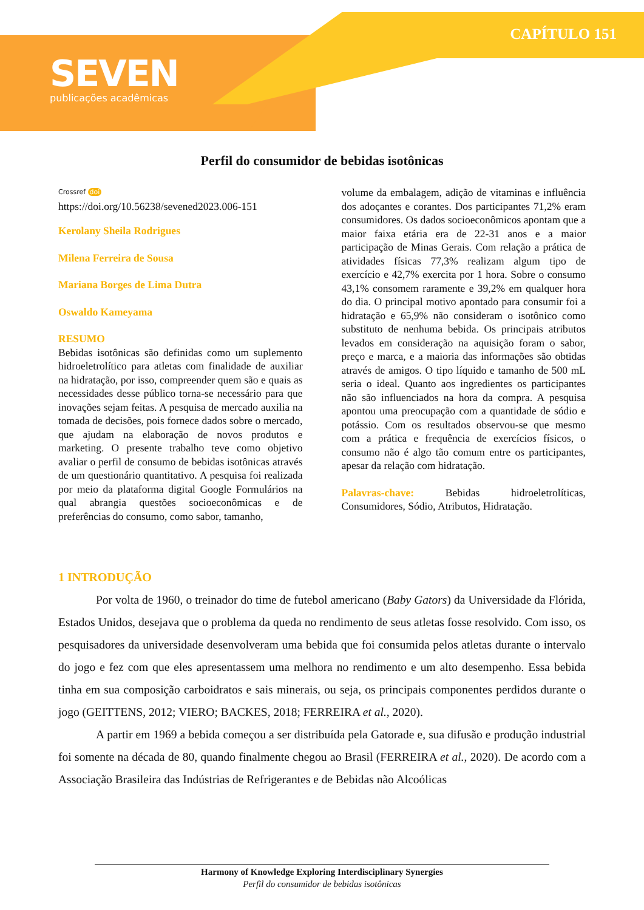CAPÍTULO 151
SEVEN
publicações acadêmicas
Perfil do consumidor de bebidas isotônicas
Crossref doi
https://doi.org/10.56238/sevened2023.006-151
Kerolany Sheila Rodrigues
Milena Ferreira de Sousa
Mariana Borges de Lima Dutra
Oswaldo Kameyama
RESUMO
Bebidas isotônicas são definidas como um suplemento hidroeletrolítico para atletas com finalidade de auxiliar na hidratação, por isso, compreender quem são e quais as necessidades desse público torna-se necessário para que inovações sejam feitas. A pesquisa de mercado auxilia na tomada de decisões, pois fornece dados sobre o mercado, que ajudam na elaboração de novos produtos e marketing. O presente trabalho teve como objetivo avaliar o perfil de consumo de bebidas isotônicas através de um questionário quantitativo. A pesquisa foi realizada por meio da plataforma digital Google Formulários na qual abrangia questões socioeconômicas e de preferências do consumo, como sabor, tamanho,
volume da embalagem, adição de vitaminas e influência dos adoçantes e corantes. Dos participantes 71,2% eram consumidores. Os dados socioeconômicos apontam que a maior faixa etária era de 22-31 anos e a maior participação de Minas Gerais. Com relação a prática de atividades físicas 77,3% realizam algum tipo de exercício e 42,7% exercita por 1 hora. Sobre o consumo 43,1% consomem raramente e 39,2% em qualquer hora do dia. O principal motivo apontado para consumir foi a hidratação e 65,9% não consideram o isotônico como substituto de nenhuma bebida. Os principais atributos levados em consideração na aquisição foram o sabor, preço e marca, e a maioria das informações são obtidas através de amigos. O tipo líquido e tamanho de 500 mL seria o ideal. Quanto aos ingredientes os participantes não são influenciados na hora da compra. A pesquisa apontou uma preocupação com a quantidade de sódio e potássio. Com os resultados observou-se que mesmo com a prática e frequência de exercícios físicos, o consumo não é algo tão comum entre os participantes, apesar da relação com hidratação.
Palavras-chave: Bebidas hidroeletrolíticas, Consumidores, Sódio, Atributos, Hidratação.
1 INTRODUÇÃO
Por volta de 1960, o treinador do time de futebol americano (Baby Gators) da Universidade da Flórida, Estados Unidos, desejava que o problema da queda no rendimento de seus atletas fosse resolvido. Com isso, os pesquisadores da universidade desenvolveram uma bebida que foi consumida pelos atletas durante o intervalo do jogo e fez com que eles apresentassem uma melhora no rendimento e um alto desempenho. Essa bebida tinha em sua composição carboidratos e sais minerais, ou seja, os principais componentes perdidos durante o jogo (GEITTENS, 2012; VIERO; BACKES, 2018; FERREIRA et al., 2020).
A partir em 1969 a bebida começou a ser distribuída pela Gatorade e, sua difusão e produção industrial foi somente na década de 80, quando finalmente chegou ao Brasil (FERREIRA et al., 2020). De acordo com a Associação Brasileira das Indústrias de Refrigerantes e de Bebidas não Alcoólicas
Harmony of Knowledge Exploring Interdisciplinary Synergies
Perfil do consumidor de bebidas isotônicas